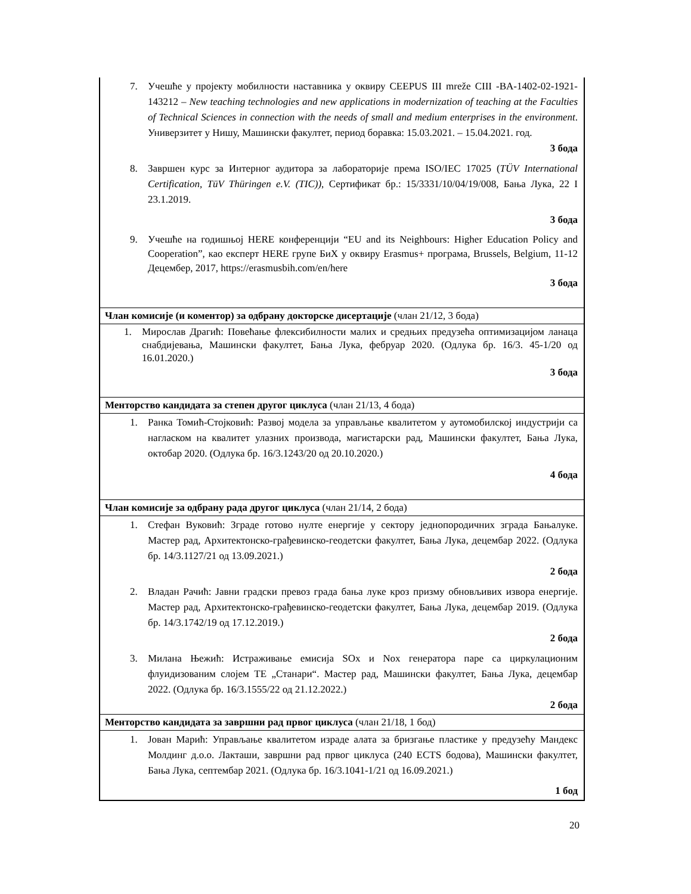| 7. Учешће у пројекту мобилности наставника у оквиру CEEPUS III mreže CIII -BA-1402-02-1921-143212 – New teaching technologies and new applications in modernization of teaching at the Faculties of Technical Sciences in connection with the needs of small and medium enterprises in the environment . Универзитет у Нишу, Машински факултет, период боравка: 15.03.2021. – 15.04.2021. год. 3 бода 8. Завршен курс за Интерног аудитора за лабораторије према ISO/IEC 17025 ( TÜV International Certification, TüV Thüringen e.V. (TIC)) , Сертификат бр.: 15/3331/10/04/19/008, Бања Лука, 22 I 23.1.2019. 3 бода 9. Учешће на годишњој HERE конференцији “EU and its Neighbours: Higher Education Policy and Cooperation”, као експерт HERE групе БиХ у оквиру Erasmus+ програма, Brussels, Belgium, 11-12 Децембер, 2017, https://erasmusbih.com/en/here 3 бода |
| Члан комисије (и коментор) за одбрану докторске дисертације (члан 21/12, 3 бода) |
| 1. Мирослав Драгић: Повећање флексибилности малих и средњих предузећа оптимизацијом ланаца снабдијевања, Машински факултет, Бања Лука, фебруар 2020. (Одлука бр. 16/3. 45-1/20 од 16.01.2020.) 3 бода |
| Менторство кандидата за степен другог циклуса (члан 21/13, 4 бода) |
| 1. Ранка Томић-Стојковић: Развој модела за управљање квалитетом у аутомобилској индустрији са нагласком на квалитет улазних производа, магистарски рад, Машински факултет, Бања Лука, октобар 2020. (Одлука бр. 16/3.1243/20 од 20.10.2020.) 4 бода |
| Члан комисије за одбрану рада другог циклуса (члан 21/14, 2 бода) |
| 1. Стефан Вуковић: Зграде готово нулте енергије у сектору једнопородичних зграда Бањалуке. Мастер рад, Архитектонско-грађевинско-геодетски факултет, Бања Лука, децембар 2022. (Одлука бр. 14/3.1127/21 од 13.09.2021.) 2 бода 2. Владан Рачић: Јавни градски превоз града бања луке кроз призму обновљивих извора енергије. Мастер рад, Архитектонско-грађевинско-геодетски факултет, Бања Лука, децембар 2019. (Одлука бр. 14/3.1742/19 од 17.12.2019.) 2 бода 3. Милана Њежић: Истраживање емисија SOx и Nox генератора паре са циркулационим флуидизованим слојем ТЕ „Станари“. Мастер рад, Машински факултет, Бања Лука, децембар 2022. (Одлука бр. 16/3.1555/22 од 21.12.2022.) 2 бода |
| Менторство кандидата за завршни рад првог циклуса (члан 21/18, 1 бод) |
| 1. Јован Марић: Управљање квалитетом израде алата за бризгање пластике у предузећу Мандекс Молдинг д.о.о. Лакташи, завршни рад првог циклуса (240 ECTS бодова), Машински факултет, Бања Лука, септембар 2021. (Одлука бр. 16/3.1041-1/21 од 16.09.2021.) 1 бод |
20